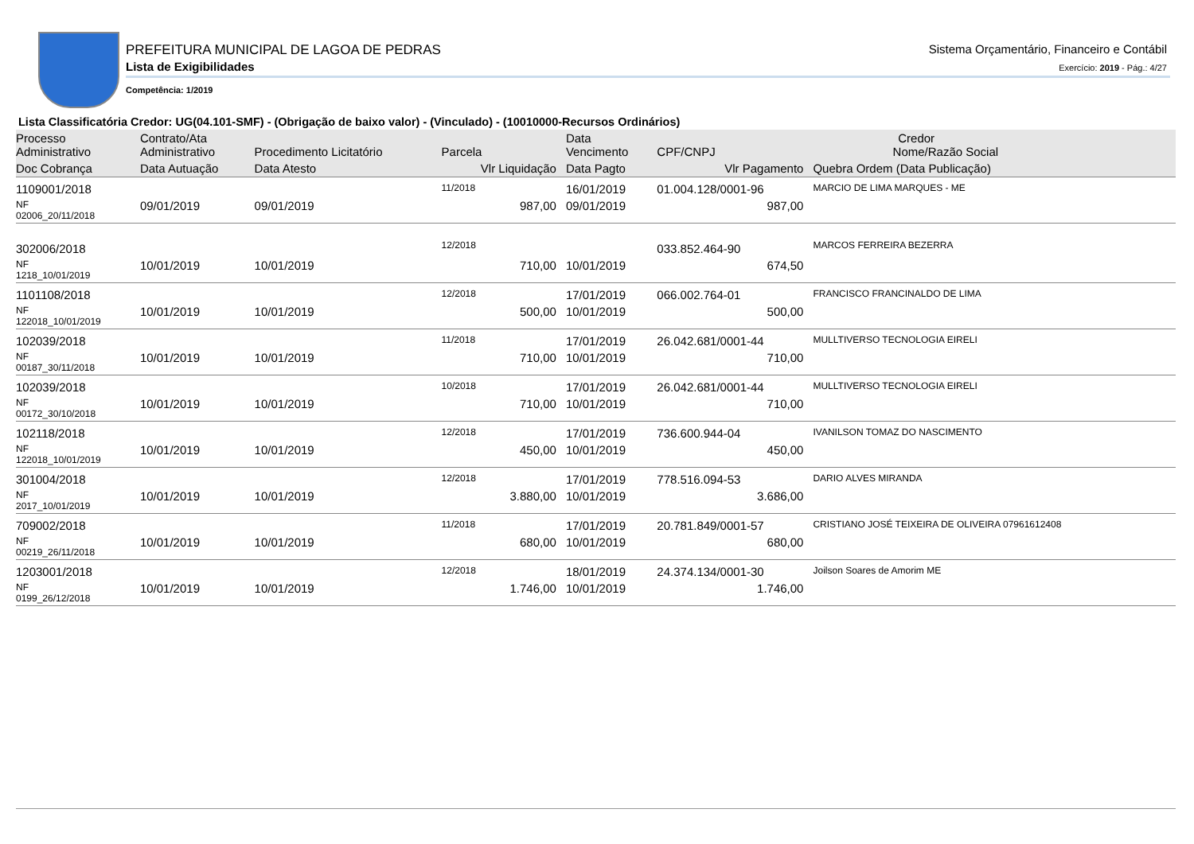PREFEITURA MUNICIPAL DE LAGOA DE PEDRAS
Lista de Exigibilidades
Competência: 1/2019
Sistema Orçamentário, Financeiro e Contábil
Exercício: 2019 - Pág.: 4/27
Lista Classificatória Credor: UG(04.101-SMF) - (Obrigação de baixo valor) - (Vinculado) - (10010000-Recursos Ordinários)
| Processo Administrativo | Contrato/Ata Administrativo | Procedimento Licitatório | Parcela | Data Vencimento | Credor CPF/CNPJ Nome/Razão Social | |
| --- | --- | --- | --- | --- | --- | --- |
| Doc Cobrança | Data Autuação | Data Atesto | Vlr Liquidação | Data Pagto | Vlr Pagamento | Quebra Ordem (Data Publicação) |
| 1109001/2018 | | | 11/2018 | 16/01/2019 | 01.004.128/0001-96 | MARCIO DE LIMA MARQUES - ME |
| NF 02006_20/11/2018 | 09/01/2019 | 09/01/2019 | 987,00 | 09/01/2019 | 987,00 | |
| 302006/2018 | | | 12/2018 | | 033.852.464-90 | MARCOS FERREIRA BEZERRA |
| NF 1218_10/01/2019 | 10/01/2019 | 10/01/2019 | 710,00 | 10/01/2019 | 674,50 | |
| 1101108/2018 | | | 12/2018 | 17/01/2019 | 066.002.764-01 | FRANCISCO FRANCINALDO DE LIMA |
| NF 122018_10/01/2019 | 10/01/2019 | 10/01/2019 | 500,00 | 10/01/2019 | 500,00 | |
| 102039/2018 | | | 11/2018 | 17/01/2019 | 26.042.681/0001-44 | MULLTIVERSO TECNOLOGIA EIRELI |
| NF 00187_30/11/2018 | 10/01/2019 | 10/01/2019 | 710,00 | 10/01/2019 | 710,00 | |
| 102039/2018 | | | 10/2018 | 17/01/2019 | 26.042.681/0001-44 | MULLTIVERSO TECNOLOGIA EIRELI |
| NF 00172_30/10/2018 | 10/01/2019 | 10/01/2019 | 710,00 | 10/01/2019 | 710,00 | |
| 102118/2018 | | | 12/2018 | 17/01/2019 | 736.600.944-04 | IVANILSON TOMAZ DO NASCIMENTO |
| NF 122018_10/01/2019 | 10/01/2019 | 10/01/2019 | 450,00 | 10/01/2019 | 450,00 | |
| 301004/2018 | | | 12/2018 | 17/01/2019 | 778.516.094-53 | DARIO ALVES MIRANDA |
| NF 2017_10/01/2019 | 10/01/2019 | 10/01/2019 | 3.880,00 | 10/01/2019 | 3.686,00 | |
| 709002/2018 | | | 11/2018 | 17/01/2019 | 20.781.849/0001-57 | CRISTIANO JOSÉ TEIXEIRA DE OLIVEIRA 07961612408 |
| NF 00219_26/11/2018 | 10/01/2019 | 10/01/2019 | 680,00 | 10/01/2019 | 680,00 | |
| 1203001/2018 | | | 12/2018 | 18/01/2019 | 24.374.134/0001-30 | Joilson Soares de Amorim ME |
| NF 0199_26/12/2018 | 10/01/2019 | 10/01/2019 | 1.746,00 | 10/01/2019 | 1.746,00 | |